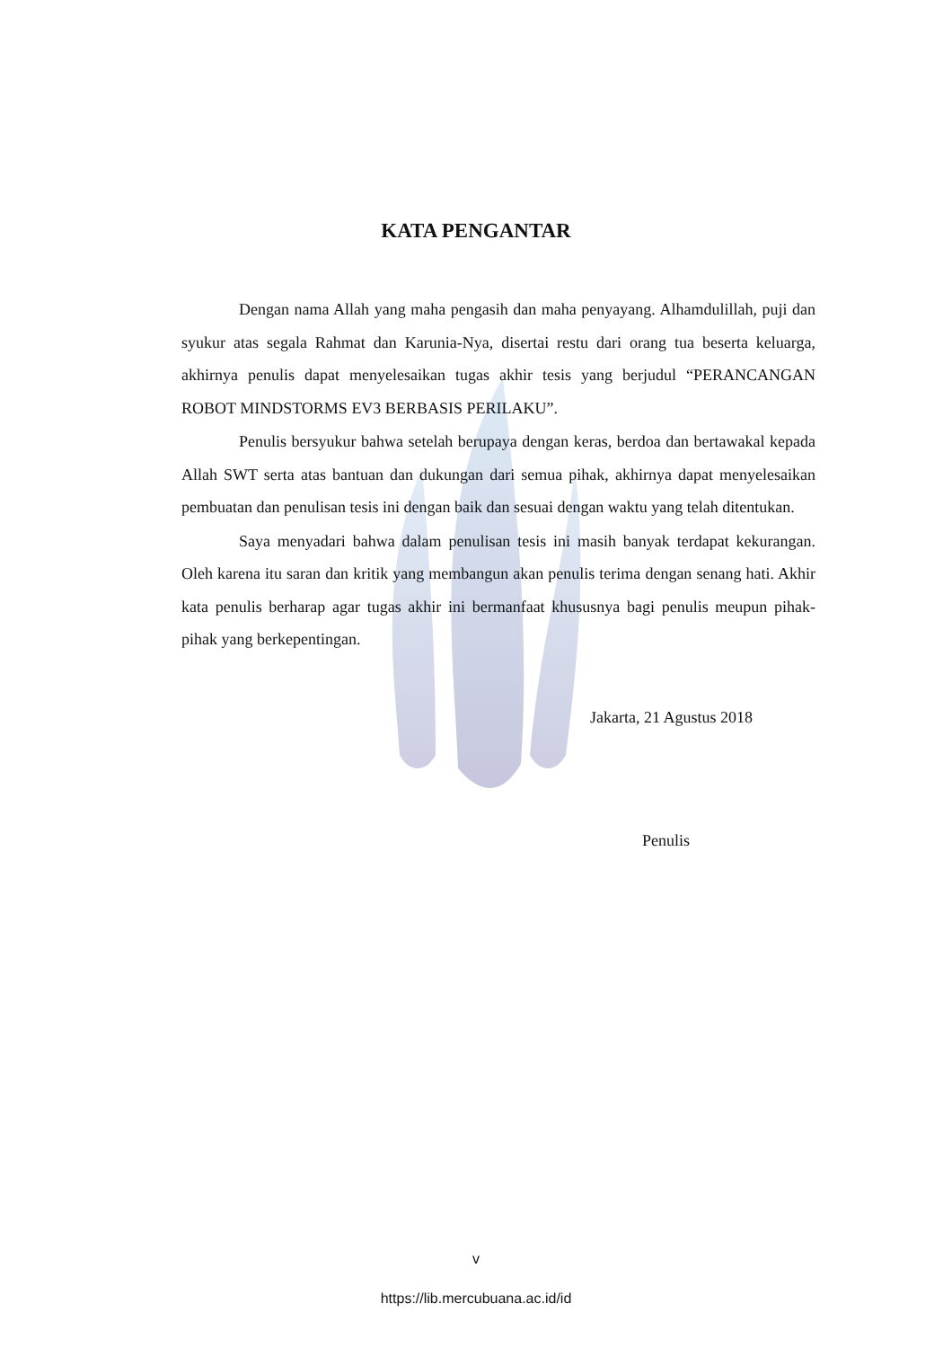KATA PENGANTAR
Dengan nama Allah yang maha pengasih dan maha penyayang. Alhamdulillah, puji dan syukur atas segala Rahmat dan Karunia-Nya, disertai restu dari orang tua beserta keluarga, akhirnya penulis dapat menyelesaikan tugas akhir tesis yang berjudul “PERANCANGAN ROBOT MINDSTORMS EV3 BERBASIS PERILAKU”.
Penulis bersyukur bahwa setelah berupaya dengan keras, berdoa dan bertawakal kepada Allah SWT serta atas bantuan dan dukungan dari semua pihak, akhirnya dapat menyelesaikan pembuatan dan penulisan tesis ini dengan baik dan sesuai dengan waktu yang telah ditentukan.
Saya menyadari bahwa dalam penulisan tesis ini masih banyak terdapat kekurangan. Oleh karena itu saran dan kritik yang membangun akan penulis terima dengan senang hati. Akhir kata penulis berharap agar tugas akhir ini bermanfaat khususnya bagi penulis meupun pihak-pihak yang berkepentingan.
Jakarta, 21 Agustus 2018
Penulis
v
https://lib.mercubuana.ac.id/id